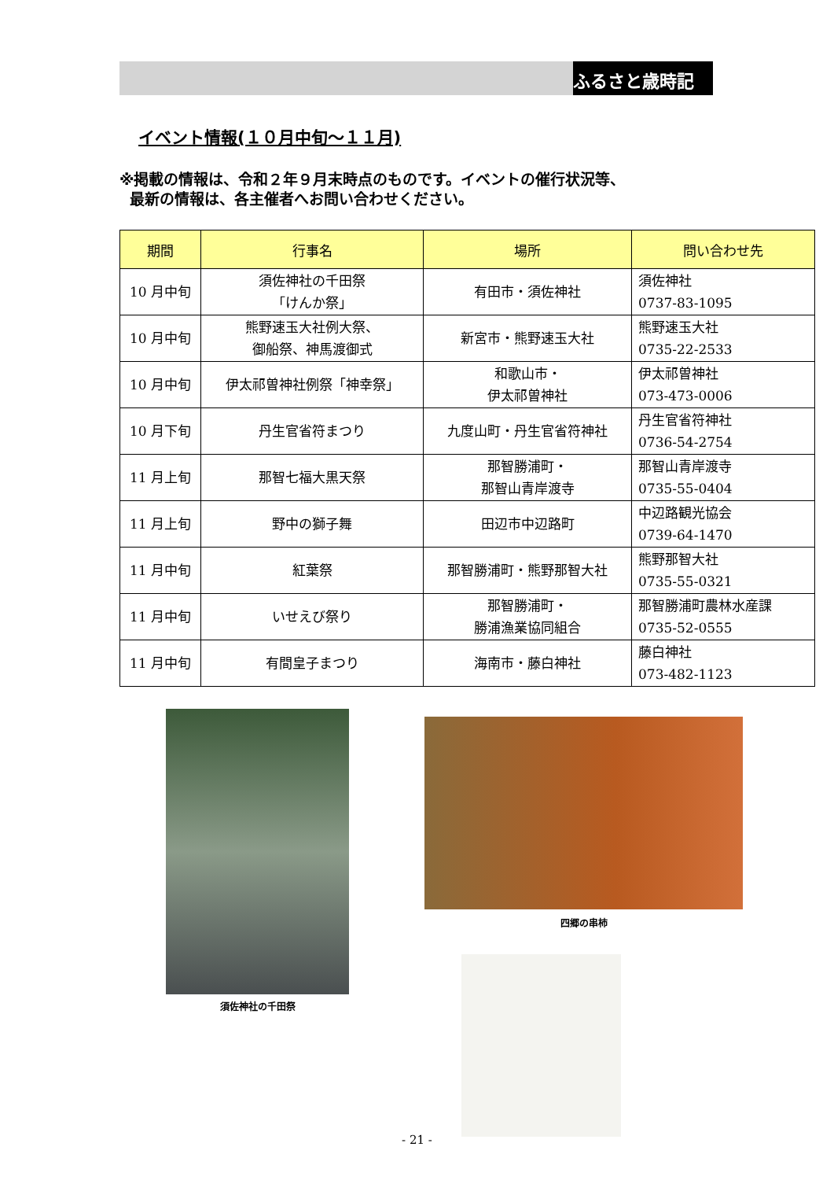ふるさと歳時記
イベント情報(１０月中旬～１１月)
※掲載の情報は、令和２年９月末時点のものです。イベントの催行状況等、
最新の情報は、各主催者へお問い合わせください。
| 期間 | 行事名 | 場所 | 問い合わせ先 |
| --- | --- | --- | --- |
| 10 月中旬 | 須佐神社の千田祭 「けんか祭」 | 有田市・須佐神社 | 須佐神社 0737-83-1095 |
| 10 月中旬 | 熊野速玉大社例大祭、 御船祭、神馬渡御式 | 新宮市・熊野速玉大社 | 熊野速玉大社 0735-22-2533 |
| 10 月中旬 | 伊太祁曽神社例祭「神幸祭」 | 和歌山市・ 伊太祁曽神社 | 伊太祁曽神社 073-473-0006 |
| 10 月下旬 | 丹生官省符まつり | 九度山町・丹生官省符神社 | 丹生官省符神社 0736-54-2754 |
| 11 月上旬 | 那智七福大黒天祭 | 那智勝浦町・ 那智山青岸渡寺 | 那智山青岸渡寺 0735-55-0404 |
| 11 月上旬 | 野中の獅子舞 | 田辺市中辺路町 | 中辺路観光協会 0739-64-1470 |
| 11 月中旬 | 紅葉祭 | 那智勝浦町・熊野那智大社 | 熊野那智大社 0735-55-0321 |
| 11 月中旬 | いせえび祭り | 那智勝浦町・ 勝浦漁業協同組合 | 那智勝浦町農林水産課 0735-52-0555 |
| 11 月中旬 | 有間皇子まつり | 海南市・藤白神社 | 藤白神社 073-482-1123 |
須佐神社の千田祭
四郷の串柿
- 21 -